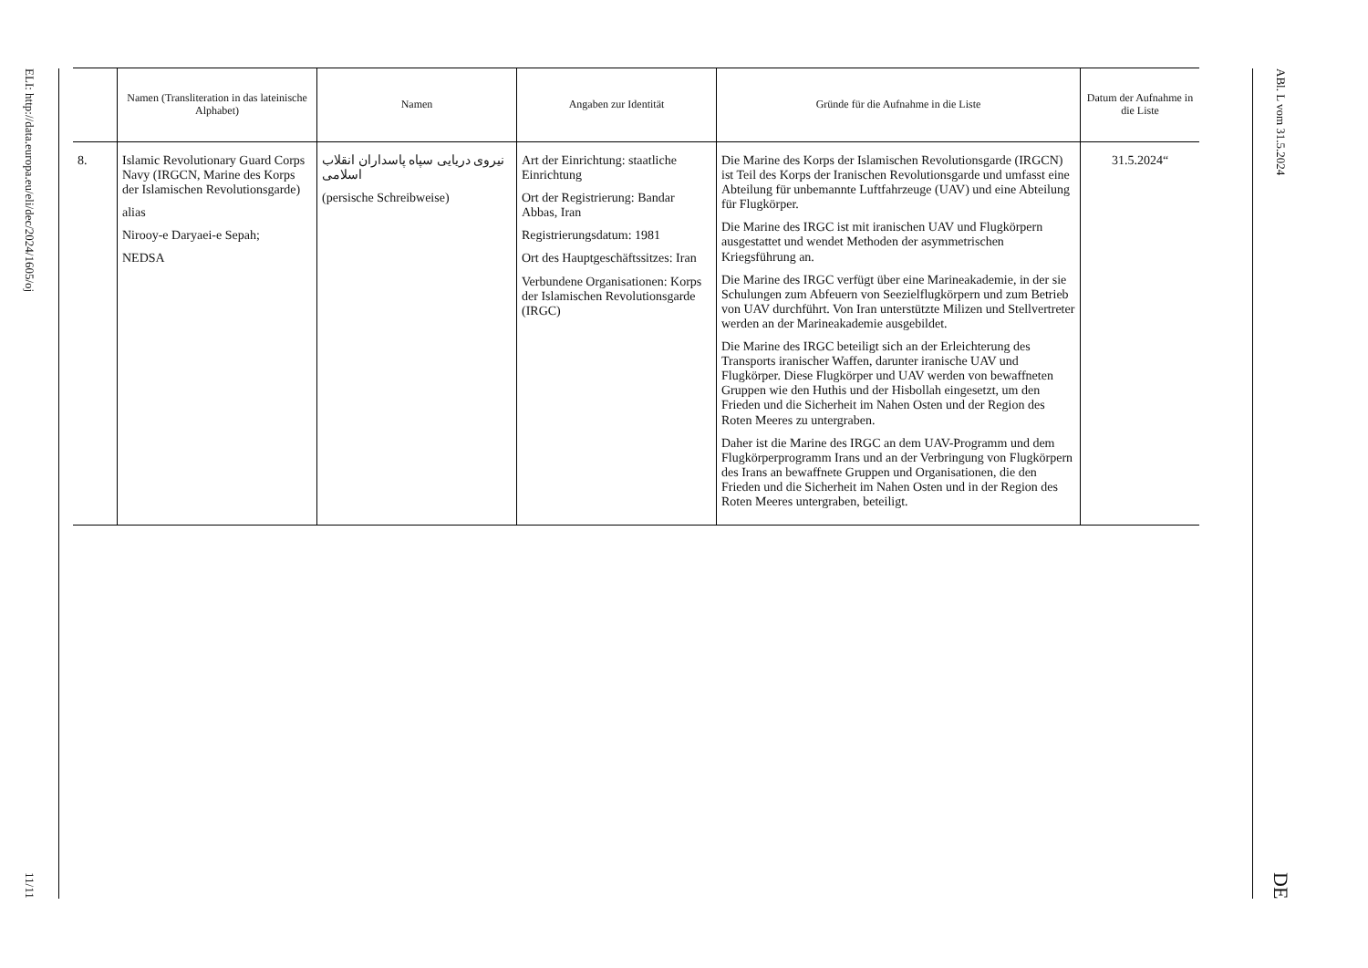ELI: http://data.europa.eu/eli/dec/2024/1605/oj
11/11
| | Namen (Transliteration in das lateinische Alphabet) | Namen | Angaben zur Identität | Gründe für die Aufnahme in die Liste | Datum der Aufnahme in die Liste |
| --- | --- | --- | --- | --- | --- |
| 8. | Islamic Revolutionary Guard Corps Navy (IRGCN, Marine des Korps der Islamischen Revolutionsgarde) alias Nirooy-e Daryaei-e Sepah; NEDSA | نیروی دریایی سپاه پاسداران انقلاب اسلامی (persische Schreibweise) | Art der Einrichtung: staatliche Einrichtung Ort der Registrierung: Bandar Abbas, Iran Registrierungsdatum: 1981 Ort des Hauptgeschäftssitzes: Iran Verbundene Organisationen: Korps der Islamischen Revolutionsgarde (IRGC) | Die Marine des Korps der Islamischen Revolutionsgarde (IRGCN) ist Teil des Korps der Iranischen Revolutionsgarde und umfasst eine Abteilung für unbemannte Luftfahrzeuge (UAV) und eine Abteilung für Flugkörper. Die Marine des IRGC ist mit iranischen UAV und Flugkörpern ausgestattet und wendet Methoden der asymmetrischen Kriegsführung an. Die Marine des IRGC verfügt über eine Marineakademie, in der sie Schulungen zum Abfeuern von Seezielflugkörpern und zum Betrieb von UAV durchführt. Von Iran unterstützte Milizen und Stellvertreter werden an der Marineakademie ausgebildet. Die Marine des IRGC beteiligt sich an der Erleichterung des Transports iranischer Waffen, darunter iranische UAV und Flugkörper. Diese Flugkörper und UAV werden von bewaffneten Gruppen wie den Huthis und der Hisbollah eingesetzt, um den Frieden und die Sicherheit im Nahen Osten und der Region des Roten Meeres zu untergraben. Daher ist die Marine des IRGC an dem UAV-Programm und dem Flugkörperprogramm Irans und an der Verbringung von Flugkörpern des Irans an bewaffnete Gruppen und Organisationen, die den Frieden und die Sicherheit im Nahen Osten und in der Region des Roten Meeres untergraben, beteiligt. | 31.5.2024“ |
ABl. L vom 31.5.2024
DE